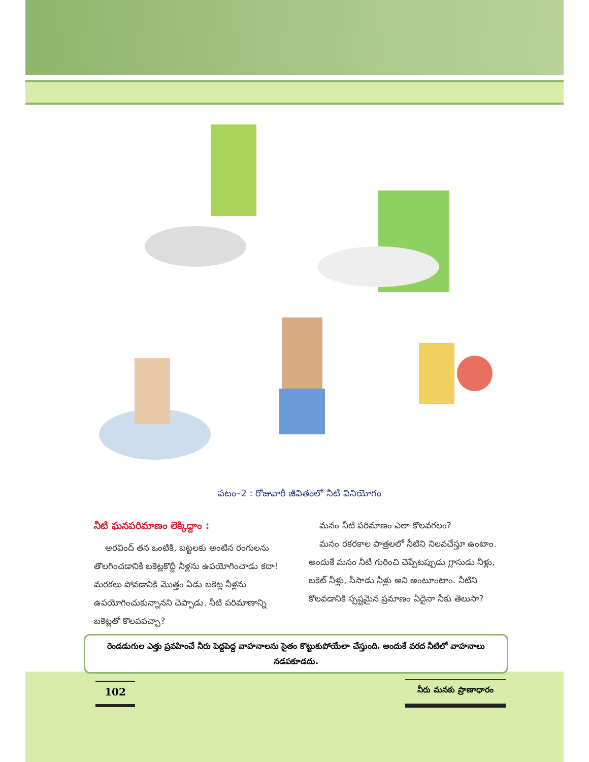పటం–2 : రోజువారీ జీవితంలో నీటి వినియోగం
నీటి ఘనపరిమాణం లెక్కిద్దాం :
అరవింద్ తన ఒంటికి, బట్టలకు అంటిన రంగులను తొలగించడానికి బకెట్లకొద్దీ నీళ్లను ఉపయోగించాడు కదా! మరకలు పోవడానికి మొత్తం ఏడు బకెట్ల నీళ్లను ఉపయోగించుకున్నానని చెప్పాడు. నీటి పరిమాణాన్ని బకెట్లతో కొలవవచ్చా?
మనం నీటి పరిమాణం ఎలా కొలవగలం?
మనం రకరకాల పాత్రలలో నీటిని నిలవచేస్తూ ఉంటాం. అందుకే మనం నీటి గురించి చెప్పేటప్పుడు గ్లాసుడు నీళ్లు, బకెట్ నీళ్లు, సీసాడు నీళ్లు అని అంటూంటాం. నీటిని కొలవడానికి స్పష్టమైన ప్రమాణం ఏదైనా నీకు తెలుసా?
రెండడుగుల ఎత్తు ప్రవహించే నీరు పెద్దపెద్ద వాహనాలను సైతం కొట్టుకుపోయేలా చేస్తుంది. అందుకే వరద నీటిలో వాహనాలు నడపకూడదు.
102 నీరు మనకు ప్రాణాధారం